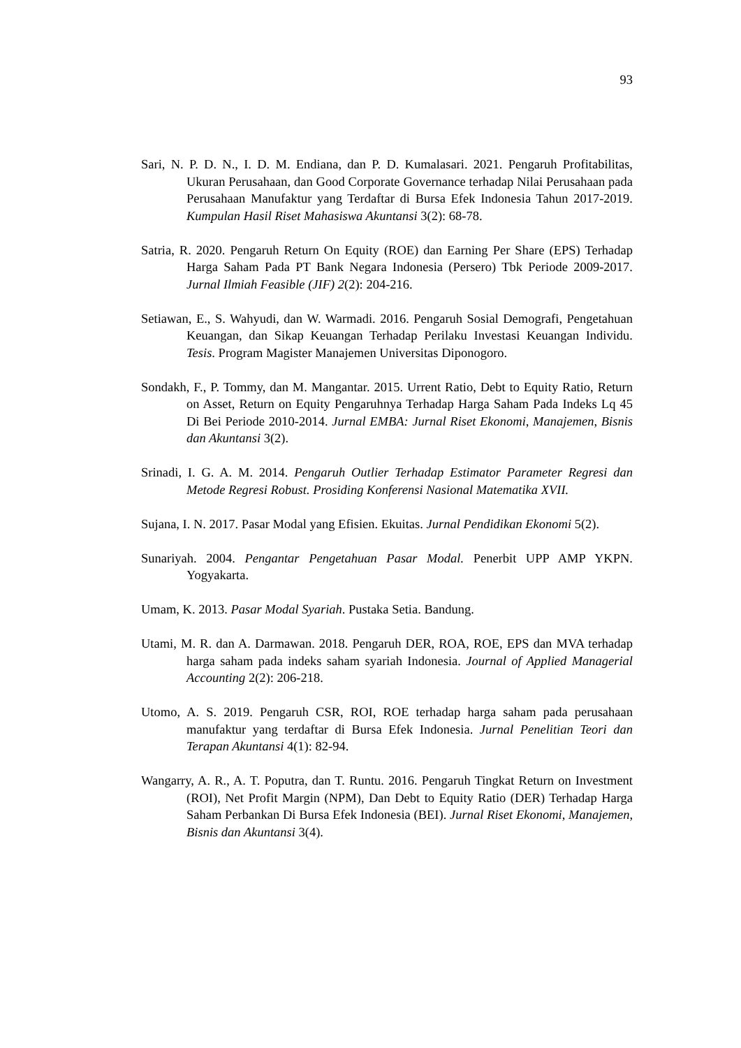93
Sari, N. P. D. N., I. D. M. Endiana, dan P. D. Kumalasari. 2021. Pengaruh Profitabilitas, Ukuran Perusahaan, dan Good Corporate Governance terhadap Nilai Perusahaan pada Perusahaan Manufaktur yang Terdaftar di Bursa Efek Indonesia Tahun 2017-2019. Kumpulan Hasil Riset Mahasiswa Akuntansi 3(2): 68-78.
Satria, R. 2020. Pengaruh Return On Equity (ROE) dan Earning Per Share (EPS) Terhadap Harga Saham Pada PT Bank Negara Indonesia (Persero) Tbk Periode 2009-2017. Jurnal Ilmiah Feasible (JIF) 2(2): 204-216.
Setiawan, E., S. Wahyudi, dan W. Warmadi. 2016. Pengaruh Sosial Demografi, Pengetahuan Keuangan, dan Sikap Keuangan Terhadap Perilaku Investasi Keuangan Individu. Tesis. Program Magister Manajemen Universitas Diponogoro.
Sondakh, F., P. Tommy, dan M. Mangantar. 2015. Urrent Ratio, Debt to Equity Ratio, Return on Asset, Return on Equity Pengaruhnya Terhadap Harga Saham Pada Indeks Lq 45 Di Bei Periode 2010-2014. Jurnal EMBA: Jurnal Riset Ekonomi, Manajemen, Bisnis dan Akuntansi 3(2).
Srinadi, I. G. A. M. 2014. Pengaruh Outlier Terhadap Estimator Parameter Regresi dan Metode Regresi Robust. Prosiding Konferensi Nasional Matematika XVII.
Sujana, I. N. 2017. Pasar Modal yang Efisien. Ekuitas. Jurnal Pendidikan Ekonomi 5(2).
Sunariyah. 2004. Pengantar Pengetahuan Pasar Modal. Penerbit UPP AMP YKPN. Yogyakarta.
Umam, K. 2013. Pasar Modal Syariah. Pustaka Setia. Bandung.
Utami, M. R. dan A. Darmawan. 2018. Pengaruh DER, ROA, ROE, EPS dan MVA terhadap harga saham pada indeks saham syariah Indonesia. Journal of Applied Managerial Accounting 2(2): 206-218.
Utomo, A. S. 2019. Pengaruh CSR, ROI, ROE terhadap harga saham pada perusahaan manufaktur yang terdaftar di Bursa Efek Indonesia. Jurnal Penelitian Teori dan Terapan Akuntansi 4(1): 82-94.
Wangarry, A. R., A. T. Poputra, dan T. Runtu. 2016. Pengaruh Tingkat Return on Investment (ROI), Net Profit Margin (NPM), Dan Debt to Equity Ratio (DER) Terhadap Harga Saham Perbankan Di Bursa Efek Indonesia (BEI). Jurnal Riset Ekonomi, Manajemen, Bisnis dan Akuntansi 3(4).